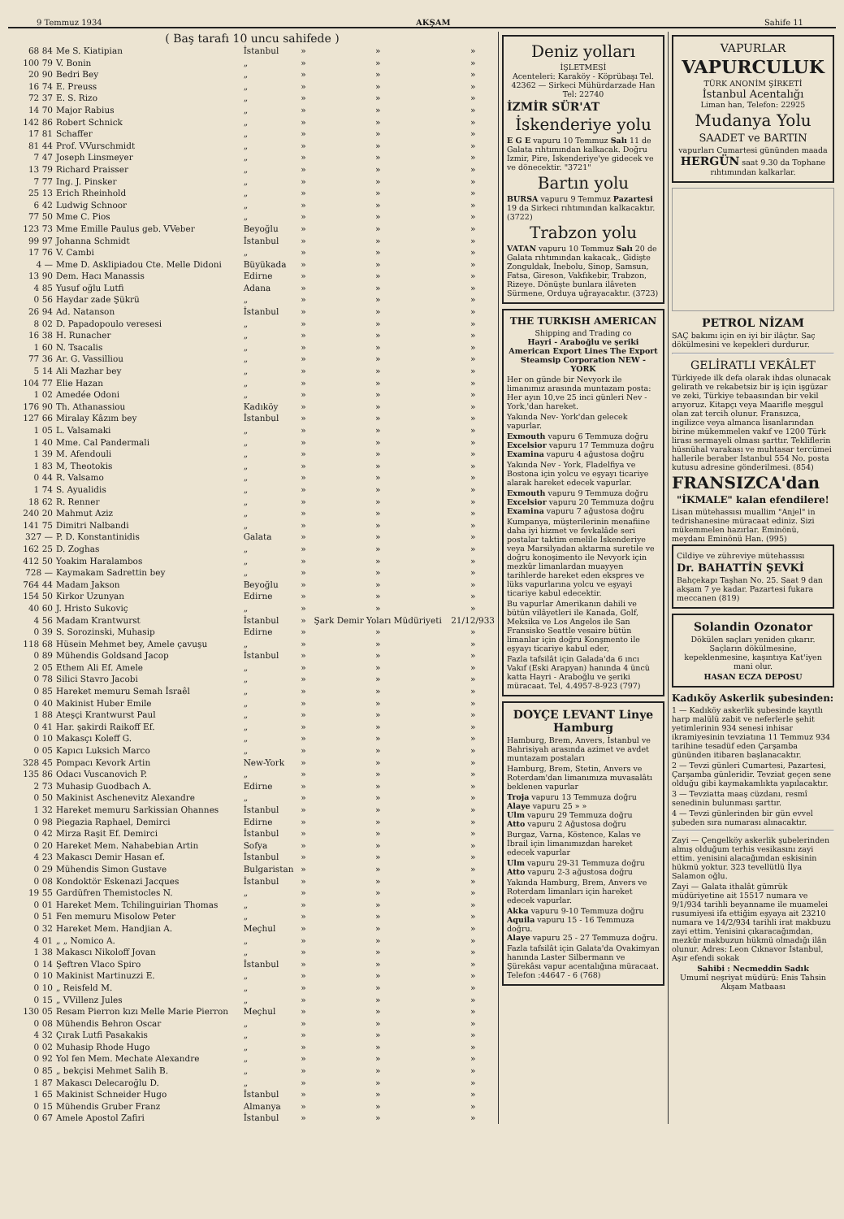9 Temmuz 1934 AKŞAM Sahife 11
( Baş tarafı 10 uncu sahifede )
| 68 84 | Me S. Kiatipian | İstanbul | » | » | » |
| 100 79 | V. Bonin | „ | » | » | » |
| 20 90 | Bedri Bey | „ | » | » | » |
| 16 74 | E. Preuss | „ | » | » | » |
| 72 37 | E. S. Rizo | „ | » | » | » |
| 14 70 | Major Rabius | „ | » | » | » |
| 142 86 | Robert Schnick | „ | » | » | » |
| 17 81 | Schaffer | „ | » | » | » |
| 81 44 | Prof. VVurschmidt | „ | » | » | » |
| 7 47 | Joseph Linsmeyer | „ | » | » | » |
| 13 79 | Richard Praisser | „ | » | » | » |
| 7 77 | Ing. J. Pinsker | „ | » | » | » |
| 25 13 | Erich Rheinhold | „ | » | » | » |
| 6 42 | Ludwig Schnoor | „ | » | » | » |
| 77 50 | Mme C. Pios | „ | » | » | » |
| 123 73 | Mme Emille Paulus geb. VVeber | Beyoğlu | » | » | » |
| 99 97 | Johanna Schmidt | İstanbul | » | » | » |
| 17 76 | V. Cambi | „ | » | » | » |
| 4 — | Mme D. Asklipiadou Cte. Melle Didoni | Büyükada | » | » | » |
| 13 90 | Dem. Hacı Manassis | Edirne | » | » | » |
| 4 85 | Yusuf oğlu Lutfi | Adana | » | » | » |
| 0 56 | Haydar zade Şükrü | „ | » | » | » |
| 26 94 | Ad. Natanson | İstanbul | » | » | » |
| 8 02 | D. Papadopoulo veresesi | „ | » | » | » |
| 16 38 | H. Runacher | „ | » | » | » |
| 1 60 | N. Tsacalis | „ | » | » | » |
| 77 36 | Ar. G. Vassilliou | „ | » | » | » |
| 5 14 | Ali Mazhar bey | „ | » | » | » |
| 104 77 | Elie Hazan | „ | » | » | » |
| 1 02 | Amedée Odoni | „ | » | » | » |
| 176 90 | Th. Athanassiou | Kadıköy | » | » | » |
| 127 66 | Miralay Kâzım bey | İstanbul | » | » | » |
| 1 05 | L. Valsamaki | „ | » | » | » |
| 1 40 | Mme. Cal Pandermali | „ | » | » | » |
| 1 39 | M. Afendouli | „ | » | » | » |
| 1 83 | M, Theotokis | „ | » | » | » |
| 0 44 | R. Valsamo | „ | » | » | » |
| 1 74 | S. Ayualidis | „ | » | » | » |
| 18 62 | R. Renner | „ | » | » | » |
| 240 20 | Mahmut Aziz | „ | » | » | » |
| 141 75 | Dimitri Nalbandi | „ | » | » | » |
| 327 — | P. D. Konstantinidis | Galata | » | » | » |
| 162 25 | D. Zoghas | „ | » | » | » |
| 412 50 | Yoakim Haralambos | „ | » | » | » |
| 728 — | Kaymakam Sadrettin bey | „ | » | » | » |
| 764 44 | Madam Jakson | Beyoğlu | » | » | » |
| 154 50 | Kirkor Uzunyan | Edirne | » | » | » |
| 40 60 | J. Hristo Sukoviç | „ | » | » | » |
| 4 56 | Madam Krantwurst | İstanbul | » | Şark Demir Yoları Müdüriyeti | 21/12/933 |
| 0 39 | S. Sorozinski, Muhasip | Edirne | » | » | » |
| 118 68 | Hüsein Mehmet bey, Amele çavuşu | „ | » | » | » |
| 0 89 | Mühendis Goldsand Jacop | İstanbul | » | » | » |
| 2 05 | Ethem Ali Ef. Amele | „ | » | » | » |
| 0 78 | Silici Stavro Jacobi | „ | » | » | » |
| 0 85 | Hareket memuru Semah İsraêl | „ | » | » | » |
| 0 40 | Makinist Huber Emile | „ | » | » | » |
| 1 88 | Ateşçi Krantwurst Paul | „ | » | » | » |
| 0 41 | Har. şakirdi Raikoff Ef. | „ | » | » | » |
| 0 10 | Makasçı Koleff G. | „ | » | » | » |
| 0 05 | Kapıcı Luksich Marco | „ | » | » | » |
| 328 45 | Pompacı Kevork Artin | New-York | » | » | » |
| 135 86 | Odacı Vuscanovich P. | „ | » | » | » |
| 2 73 | Muhasip Guodbach A. | Edirne | » | » | » |
| 0 50 | Makinist Aschenevitz Alexandre | „ | » | » | » |
| 1 32 | Hareket memuru Sarkissian Ohannes | İstanbul | » | » | » |
| 0 98 | Piegazia Raphael, Demirci | Edirne | » | » | » |
| 0 42 | Mirza Raşit Ef. Demirci | İstanbul | » | » | » |
| 0 20 | Hareket Mem. Nahabebian Artin | Sofya | » | » | » |
| 4 23 | Makascı Demir Hasan ef. | İstanbul | » | » | » |
| 0 29 | Mühendis Simon Gustave | Bulgaristan | » | » | » |
| 0 08 | Kondoktör Eskenazi Jacques | İstanbul | » | » | » |
| 19 55 | Gardüfren Themistocles N. | „ | » | » | » |
| 0 01 | Hareket Mem. Tchilinguirian Thomas | „ | » | » | » |
| 0 51 | Fen memuru Misolow Peter | „ | » | » | » |
| 0 32 | Hareket Mem. Handjian A. | Meçhul | » | » | » |
| 4 01 | „ „ Nomico A. | „ | » | » | » |
| 1 38 | Makascı Nikoloff Jovan | „ | » | » | » |
| 0 14 | Şeftren Vlaco Spiro | İstanbul | » | » | » |
| 0 10 | Makinist Martinuzzi E. | „ | » | » | » |
| 0 10 | „ Reisfeld M. | „ | » | » | » |
| 0 15 | „ VVillenz Jules | „ | » | » | » |
| 130 05 | Resam Pierron kızı Melle Marie Pierron | Meçhul | » | » | » |
| 0 08 | Mühendis Behron Oscar | „ | » | » | » |
| 4 32 | Çırak Lutfi Pasakakis | „ | » | » | » |
| 0 02 | Muhasip Rhode Hugo | „ | » | » | » |
| 0 92 | Yol fen Mem. Mechate Alexandre | „ | » | » | » |
| 0 85 | „ bekçisi Mehmet Salih B. | „ | » | » | » |
| 1 87 | Makascı Delecaroğlu D. | „ | » | » | » |
| 1 65 | Makinist Schneider Hugo | İstanbul | » | » | » |
| 0 15 | Mühendis Gruber Franz | Almanya | » | » | » |
| 0 67 | Amele Apostol Zafiri | İstanbul | » | » | » |
Deniz yolları
İŞLETMESİ
Acenteleri: Karaköy - Köprübaşı Tel. 42362 — Sirkeci Mühürdarzade Han Tel: 22740
İZMİR SÜR'AT
İskenderiye yolu
E G E vapuru 10 Temmuz Salı 11 de Galata rıhtımından kalkacak. Doğru İzmir, Pire, İskenderiye'ye gidecek ve ve dönecektir. "3721"
Bartın yolu
BURSA vapuru 9 Temmuz Pazartesi 19 da Sirkeci rıhtımından kalkacaktır. (3722)
Trabzon yolu
VATAN vapuru 10 Temmuz Salı 20 de Galata rıhtımından kakacak,. Gidişte Zonguldak, İnebolu, Sinop, Samsun, Fatsa, Gireson, Vakfıkebir, Trabzon, Rizeye. Dönüşte bunlara ilâveten Sürmene, Orduya uğrayacaktır. (3723)
THE TURKISH AMERICAN
Shipping and Trading co
Hayri - Araboğlu ve şeriki American Export Lines The Export Steamsip Corporation NEW - YORK
Her on günde bir Nevyork ile limanımız arasında muntazam posta: Her ayın 10,ve 25 inci günleri Nev - York,'dan hareket.
Yakında Nev- York'dan gelecek vapurlar.
Exmouth vapuru 6 Temmuza doğru
Excelsior vapuru 17 Temmuza doğru
Examina vapuru 4 ağustosa doğru
Yakında Nev - York, Fladelfiya ve Bostona için yolcu ve eşyayı ticariye alarak hareket edecek vapurlar.
Exmouth vapuru 9 Temmuza doğru
Excelsior vapuru 20 Temmuza doğru
Examina vapuru 7 ağustosa doğru
Kumpanya, müşterilerinin menafiine daha iyi hizmet ve fevkalâde seri postalar taktim emelile İskenderiye veya Marsilyadan aktarma suretile ve doğru konoşimento ile Nevyork için mezkûr limanlardan muayyen tarihlerde hareket eden ekspres ve lüks vapurlarına yolcu ve eşyayi ticariye kabul edecektir.
Bu vapurlar Amerikanın dahili ve bütün vilâyetleri ile Kanada, Golf, Meksika ve Los Angelos ile San Fransisko Seattle vesaire bütün limanlar için doğru Konşmento ile eşyayı ticariye kabul eder,
Fazla tafsilât için Galada'da 6 ıncı Vakıf (Eski Arapyan) hanında 4 üncü katta Hayri - Araboğlu ve şeriki müracaat. Tel, 4.4957-8-923 (797)
DOYÇE LEVANT Linye
Hamburg
Hamburg, Brem, Anvers, İstanbul ve Bahrisiyah arasında azimet ve avdet muntazam postaları
Hamburg, Brem, Stetin, Anvers ve Roterdam'dan limanımıza muvasalâtı beklenen vapurlar
Troja vapuru 13 Temmuza doğru
Alaye vapuru 25 » »
Ulm vapuru 29 Temmuza doğru
Atto vapuru 2 Ağustosa doğru
Burgaz, Varna, Köstence, Kalas ve İbrail için limanımızdan hareket edecek vapurlar
Ulm vapuru 29-31 Temmuza doğru
Atto vapuru 2-3 ağustosa doğru
Yakında Hamburg, Brem, Anvers ve Roterdam limanları için hareket edecek vapurlar.
Akka vapuru 9-10 Temmuza doğru
Aquila vapuru 15 - 16 Temmuza doğru.
Alaye vapuru 25 - 27 Temmuza doğru.
Fazla tafsilât için Galata'da Ovakimyan hanında Laster Silbermann ve Şürekâsı vapur acentalığına müracaat. Telefon :44647 - 6 (768)
VAPURLAR
VAPURCULUK
TÜRK ANONİM ŞİRKETİ
İstanbul Acentalığı
Liman han, Telefon: 22925
Mudanya Yolu
SAADET ve BARTIN
vapurları Cumartesi gününden maada HERGÜN saat 9.30 da Tophane rıhtımından kalkarlar.
PETROL NİZAM
SAÇ bakımı için en iyi bir ilâçtır. Saç dökülmesini ve kepekleri durdurur.
GELİRATLI VEKÂLET
Türkiyede ilk defa olarak ihdas olunacak gelirath ve rekabetsiz bir iş için işgüzar ve zeki, Türkiye tebaasından bir vekil arıyoruz. Kitapçı veya Maarifle meşgul olan zat tercih olunur. Fransızca, ingilizce veya almanca lisanlarından birine mükemmelen vakıf ve 1200 Türk lirası sermayeli olması şarttır. Tekliflerin hüsnühal varakası ve muhtasar tercümei hallerile beraber İstanbul 554 No. posta kutusu adresine gönderilmesi. (854)
FRANSIZCA'dan
"İKMALE" kalan efendilere!
Lisan mütehassısı muallim "Anjel" in tedrishanesine müracaat ediniz. Sizi mükemmelen hazırlar. Eminönü, meydanı Eminönü Han. (995)
Cildiye ve zühreviye mütehassısı
Dr. BAHATTİN ŞEVKİ
Bahçekapı Taşhan No. 25. Saat 9 dan akşam 7 ye kadar. Pazartesi fukara meccanen (819)
Solandin Ozonator
Dökülen saçları yeniden çıkarır. Saçların dökülmesine, kepeklenmesine, kaşıntıya Kat'iyen mani olur.
HASAN ECZA DEPOSU
Kadıköy Askerlik şubesinden:
1 — Kadıköy askerlik şubesinde kayıtlı harp malülü zabit ve neferlerle şehit yetimlerinin 934 senesi inhisar ikramiyesinin tevziatına 11 Temmuz 934 tarihine tesadüf eden Çarşamba gününden itibaren başlanacaktır.
2 — Tevzi günleri Cumartesi, Pazartesi, Çarşamba günleridir. Tevziat geçen sene olduğu gibi kaymakamlıkta yapılacaktır.
3 — Tevziatta maaş cüzdanı, resmî senedinin bulunması şarttır.
4 — Tevzi günlerinden bir gün evvel şubeden sıra numarası alınacaktır.
Zayi — Çengelköy askerlik şubelerinden almış olduğum terhis vesikasını zayi ettim. yenisini alacağımdan eskisinin hükmü yoktur. 323 tevellütlü İlya Salamon oğlu.
Zayi — Galata ithalât gümrük müdüriyetine ait 15517 numara ve 9/1/934 tarihli beyanname ile muamelei rusumiyesi ifa ettiğim eşyaya ait 23210 numara ve 14/2/934 tarihli irat makbuzu zayi ettim. Yenisini çıkaracağımdan, mezkûr makbuzun hükmü olmadığı ilân olunur. Adres: Leon Cıknavor İstanbul, Aşır efendi sokak
Sahibi : Necmeddin Sadık
Umumî neşriyat müdürü: Enis Tahsin
Akşam Matbaası